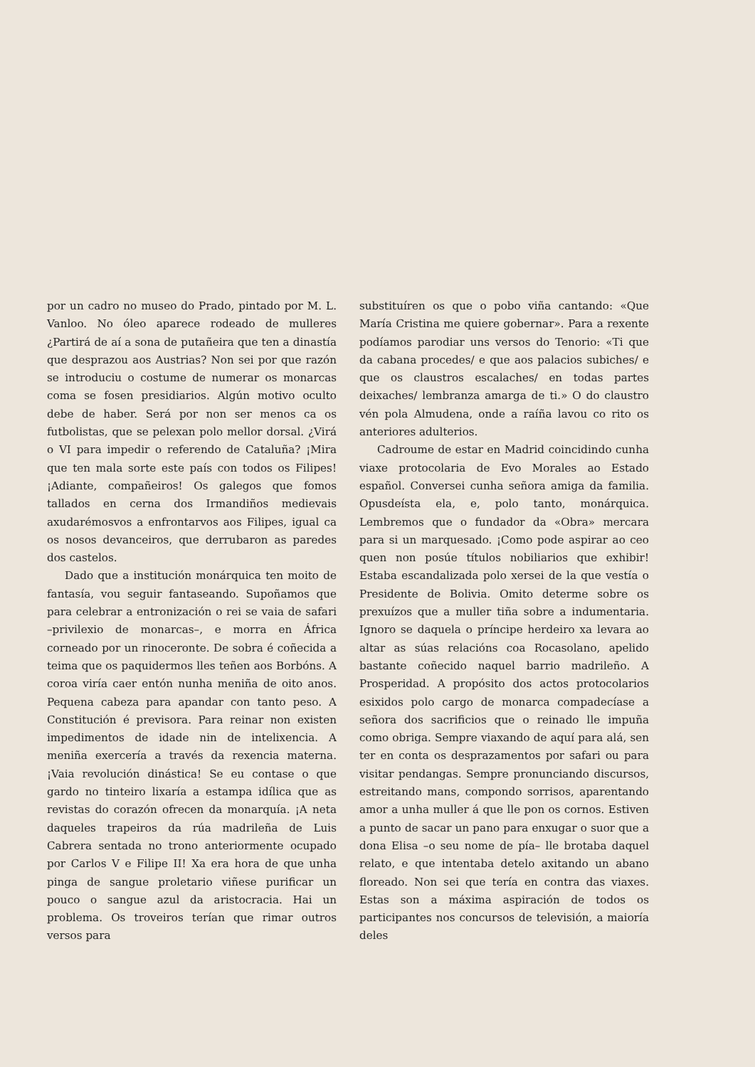por un cadro no museo do Prado, pintado por M. L. Vanloo. No óleo aparece rodeado de mulleres ¿Partirá de aí a sona de putañeira que ten a dinastía que desprazou aos Austrias? Non sei por que razón se introduciu o costume de numerar os monarcas coma se fosen presidiarios. Algún motivo oculto debe de haber. Será por non ser menos ca os futbolistas, que se pelexan polo mellor dorsal. ¿Virá o VI para impedir o referendo de Cataluña? ¡Mira que ten mala sorte este país con todos os Filipes! ¡Adiante, compañeiros! Os galegos que fomos tallados en cerna dos Irmandiños medievais axudarémosvos a enfrontarvos aos Filipes, igual ca os nosos devanceiros, que derrubaron as paredes dos castelos.
Dado que a institución monárquica ten moito de fantasía, vou seguir fantaseando. Supoñamos que para celebrar a entronización o rei se vaia de safari –privilexio de monarcas–, e morra en África corneado por un rinoceronte. De sobra é coñecida a teima que os paquidermos lles teñen aos Borbóns. A coroa viría caer entón nunha meniña de oito anos. Pequena cabeza para apandar con tanto peso. A Constitución é previsora. Para reinar non existen impedimentos de idade nin de intelixencia. A meniña exercería a través da rexencia materna. ¡Vaia revolución dinástica! Se eu contase o que gardo no tinteiro lixaría a estampa idílica que as revistas do corazón ofrecen da monarquía. ¡A neta daqueles trapeiros da rúa madrileña de Luis Cabrera sentada no trono anteriormente ocupado por Carlos V e Filipe II! Xa era hora de que unha pinga de sangue proletario viñese purificar un pouco o sangue azul da aristocracia. Hai un problema. Os troveiros terían que rimar outros versos para
substituíren os que o pobo viña cantando: «Que María Cristina me quiere gobernar». Para a rexente podíamos parodiar uns versos do Tenorio: «Ti que da cabana procedes/ e que aos palacios subiches/ e que os claustros escalaches/ en todas partes deixaches/ lembranza amarga de ti.» O do claustro vén pola Almudena, onde a raíña lavou co rito os anteriores adulterios.
Cadroume de estar en Madrid coincidindo cunha viaxe protocolaria de Evo Morales ao Estado español. Conversei cunha señora amiga da familia. Opusdeísta ela, e, polo tanto, monárquica. Lembremos que o fundador da «Obra» mercara para si un marquesado. ¡Como pode aspirar ao ceo quen non posúe títulos nobiliarios que exhibir! Estaba escandalizada polo xersei de la que vestía o Presidente de Bolivia. Omito determe sobre os prexuízos que a muller tiña sobre a indumentaria. Ignoro se daquela o príncipe herdeiro xa levara ao altar as súas relacións coa Rocasolano, apelido bastante coñecido naquel barrio madrileño. A Prosperidad. A propósito dos actos protocolarios esixidos polo cargo de monarca compadecíase a señora dos sacrificios que o reinado lle impuña como obriga. Sempre viaxando de aquí para alá, sen ter en conta os desprazamentos por safari ou para visitar pendangas. Sempre pronunciando discursos, estreitando mans, compondo sorrisos, aparentando amor a unha muller á que lle pon os cornos. Estiven a punto de sacar un pano para enxugar o suor que a dona Elisa –o seu nome de pía– lle brotaba daquel relato, e que intentaba detelo axitando un abano floreado. Non sei que tería en contra das viaxes. Estas son a máxima aspiración de todos os participantes nos concursos de televisión, a maioría deles